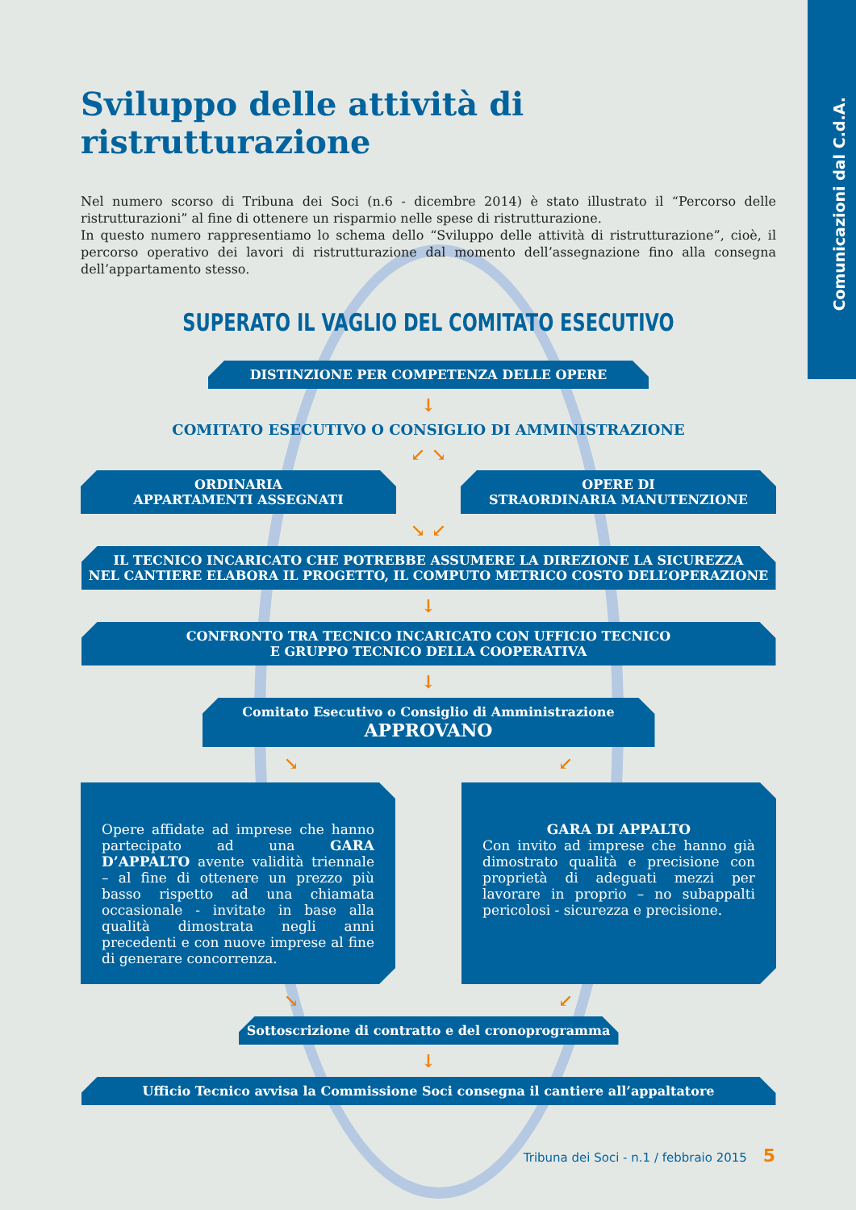Comunicazioni dal C.d.A.
Sviluppo delle attività di ristrutturazione
Nel numero scorso di Tribuna dei Soci (n.6 - dicembre 2014) è stato illustrato il “Percorso delle ristrutturazioni” al fine di ottenere un risparmio nelle spese di ristrutturazione.
In questo numero rappresentiamo lo schema dello “Sviluppo delle attività di ristrutturazione”, cioè, il percorso operativo dei lavori di ristrutturazione dal momento dell’assegnazione fino alla consegna dell’appartamento stesso.
SUPERATO IL VAGLIO DEL COMITATO ESECUTIVO
DISTINZIONE PER COMPETENZA DELLE OPERE
↓
COMITATO ESECUTIVO O CONSIGLIO DI AMMINISTRAZIONE
↙ ↘
ORDINARIA
APPARTAMENTI ASSEGNATI
OPERE DI
STRAORDINARIA MANUTENZIONE
↘ ↙
IL TECNICO INCARICATO CHE POTREBBE ASSUMERE LA DIREZIONE LA SICUREZZA
NEL CANTIERE ELABORA IL PROGETTO, IL COMPUTO METRICO COSTO DELL’OPERAZIONE
↓
CONFRONTO TRA TECNICO INCARICATO CON UFFICIO TECNICO
E GRUPPO TECNICO DELLA COOPERATIVA
↓
Comitato Esecutivo o Consiglio di Amministrazione
APPROVANO
↘ ↙
Opere affidate ad imprese che hanno partecipato ad una GARA D’APPALTO avente validità triennale – al fine di ottenere un prezzo più basso rispetto ad una chiamata occasionale - invitate in base alla qualità dimostrata negli anni precedenti e con nuove imprese al fine di generare concorrenza.
GARA DI APPALTO
Con invito ad imprese che hanno già dimostrato qualità e precisione con proprietà di adeguati mezzi per lavorare in proprio – no subappalti pericolosi - sicurezza e precisione.
↘ ↙
Sottoscrizione di contratto e del cronoprogramma
↓
Ufficio Tecnico avvisa la Commissione Soci consegna il cantiere all’appaltatore
Tribuna dei Soci - n.1 / febbraio 2015 5